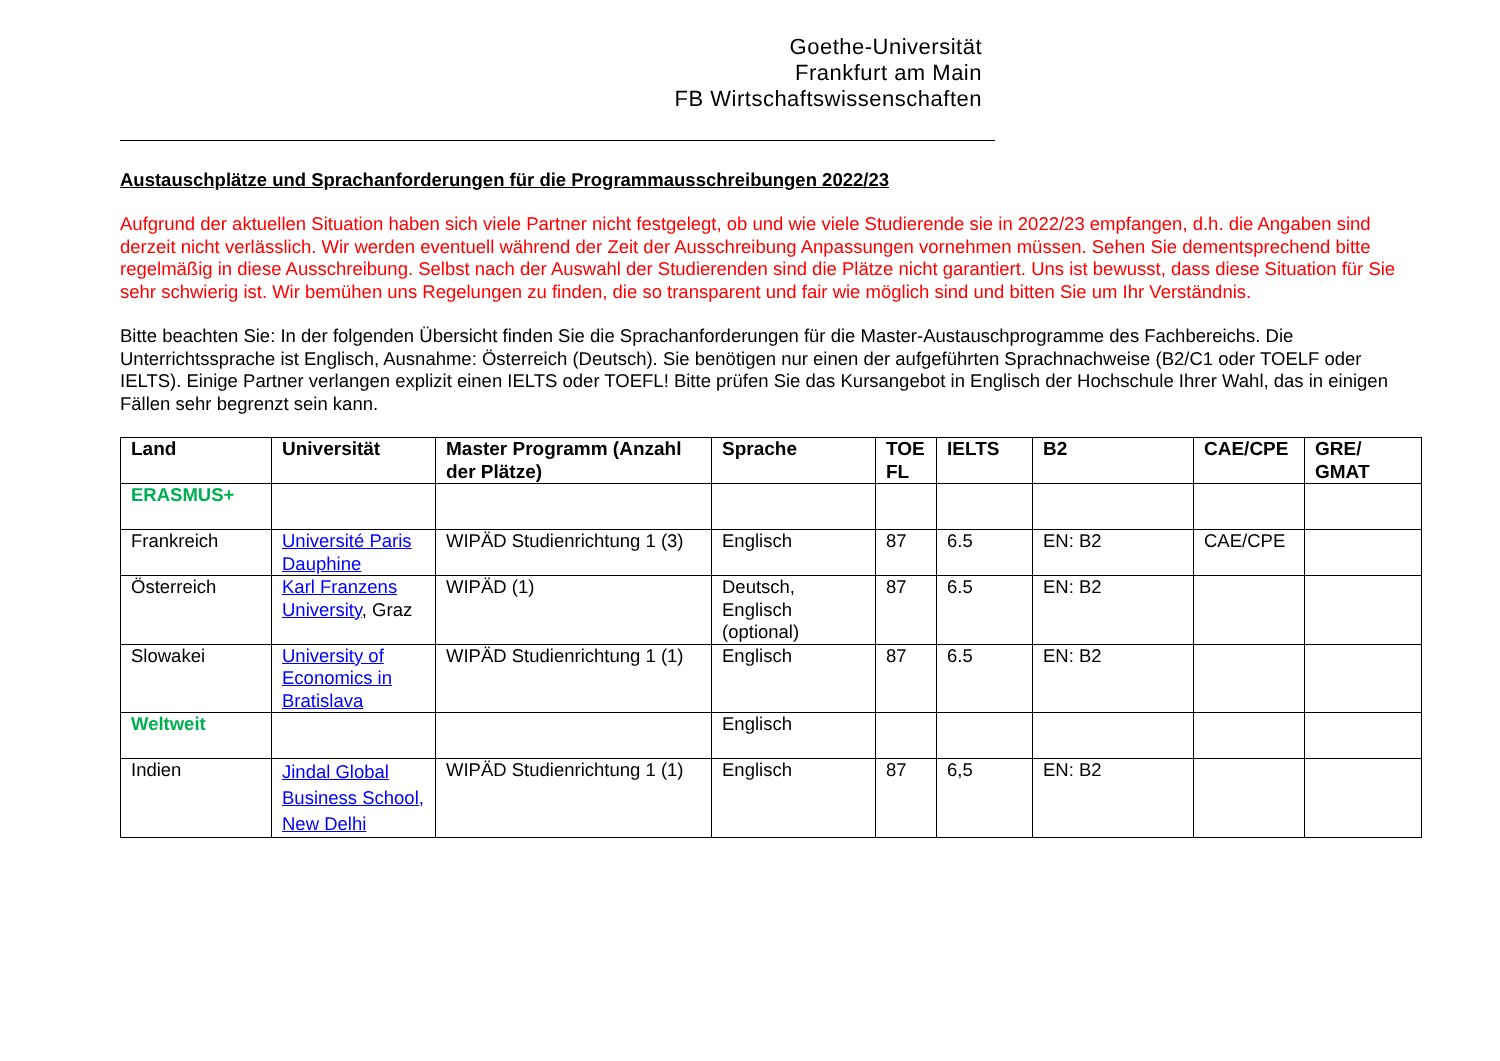Goethe-Universität
Frankfurt am Main
FB Wirtschaftswissenschaften
Austauschplätze und Sprachanforderungen für die Programmausschreibungen 2022/23
Aufgrund der aktuellen Situation haben sich viele Partner nicht festgelegt, ob und wie viele Studierende sie in 2022/23 empfangen, d.h. die Angaben sind derzeit nicht verlässlich. Wir werden eventuell während der Zeit der Ausschreibung Anpassungen vornehmen müssen. Sehen Sie dementsprechend bitte regelmäßig in diese Ausschreibung. Selbst nach der Auswahl der Studierenden sind die Plätze nicht garantiert. Uns ist bewusst, dass diese Situation für Sie sehr schwierig ist. Wir bemühen uns Regelungen zu finden, die so transparent und fair wie möglich sind und bitten Sie um Ihr Verständnis.
Bitte beachten Sie: In der folgenden Übersicht finden Sie die Sprachanforderungen für die Master-Austauschprogramme des Fachbereichs. Die Unterrichtssprache ist Englisch, Ausnahme: Österreich (Deutsch). Sie benötigen nur einen der aufgeführten Sprachnachweise (B2/C1 oder TOELF oder IELTS). Einige Partner verlangen explizit einen IELTS oder TOEFL! Bitte prüfen Sie das Kursangebot in Englisch der Hochschule Ihrer Wahl, das in einigen Fällen sehr begrenzt sein kann.
| Land | Universität | Master Programm (Anzahl der Plätze) | Sprache | TOE FL | IELTS | B2 | CAE/CPE | GRE/ GMAT |
| --- | --- | --- | --- | --- | --- | --- | --- | --- |
| ERASMUS+ | | | | | | | | |
| Frankreich | Université Paris Dauphine | WIPÄD Studienrichtung 1 (3) | Englisch | 87 | 6.5 | EN: B2 | CAE/CPE | |
| Österreich | Karl Franzens University , Graz | WIPÄD (1) | Deutsch, Englisch (optional) | 87 | 6.5 | EN: B2 | | |
| Slowakei | University of Economics in Bratislava | WIPÄD Studienrichtung 1 (1) | Englisch | 87 | 6.5 | EN: B2 | | |
| Weltweit | | | Englisch | | | | | |
| Indien | Jindal Global Business School, New Delhi | WIPÄD Studienrichtung 1 (1) | Englisch | 87 | 6,5 | EN: B2 | | |